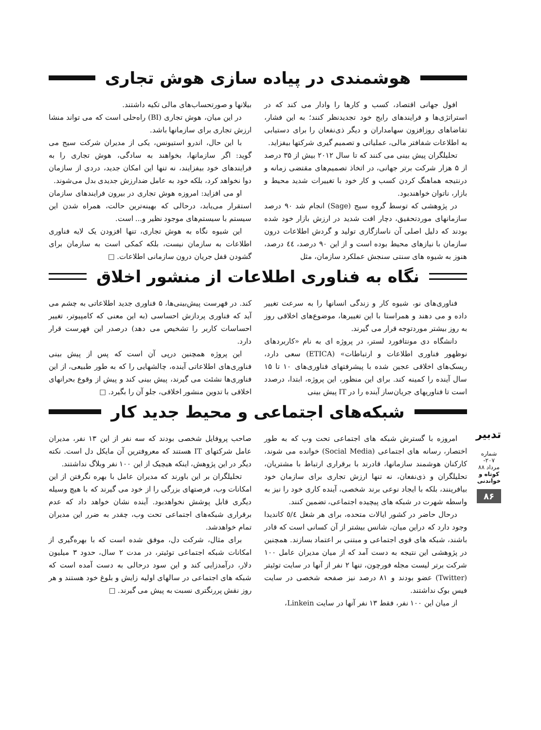هوشمندی در پیاده سازی هوش تجاری
افول جهانی اقتصاد، کسب و کارها را وادار می کند که در استراتژی‌ها و فرایندهای رایج خود تجدیدنظر کنند؛ به این فشار، تقاضاهای روزافزون سهامداران و دیگر ذی‌نفعان را برای دستیابی به اطلاعات شفافتر مالی، عملیاتی و تصمیم گیری شرکتها بیفزاید.
تحلیلگران پیش بینی می کنند که تا سال ۲۰۱۲ بیش از ۳۵ درصد از ۵ هزار شرکت برتر جهانی، در اتخاذ تصمیم‌های مقتضی زمانه و درنتیجه هماهنگ کردن کسب و کار خود با تغییرات شدید محیط و بازار، ناتوان خواهندبود.
در پژوهشی که توسط گروه سیج (Sage) انجام شد ۹۰ درصد سازمانهای موردتحقیق، دچار افت شدید در ارزش بازار خود شده بودند که دلیل اصلی آن ناسازگاری تولید و گردش اطلاعات درون سازمان با نیازهای محیط بوده است و از این ۹۰ درصد، ٤٤ درصد، هنوز به شیوه های سنتی سنجش عملکرد سازمان، مثل
بیلانها و صورتحساب‌های مالی تکیه داشتند.
در این میان، هوش تجاری (BI) راه‌حلی است که می تواند منشا ارزش تجاری برای سازمانها باشد.
با این حال، اندرو استیونس، یکی از مدیران شرکت سیج می گوید: اگر سازمانها، بخواهند به سادگی، هوش تجاری را به فرایندهای خود بیفزایند، نه تنها این امکان جدید، دردی از سازمان دوا نخواهد کرد، بلکه خود به عامل ضدارزش جدیدی بدل می‌شوند.
او می افزاید: امروزه هوش تجاری در بیرون فرایندهای سازمان استقرار می‌یابد، درحالی که بهینه‌ترین حالت، همراه شدن این سیستم با سیستم‌های موجود نظیر و... است.
این شیوه نگاه به هوش تجاری، تنها افزودن یک لایه فناوری اطلاعات به سازمان نیست، بلکه کمکی است به سازمان برای گشودن قفل جریان درون سازمانی اطلاعات. □
نگاه به فناوری اطلاعات از منشور اخلاق
فناوری‌های نو، شیوه کار و زندگی انسانها را به سرعت تغییر داده و می دهند و همراستا با این تغییرها، موضوع‌های اخلاقی روز به روز بیشتر موردتوجه قرار می گیرند.
دانشگاه دی مونتافورد لستر، در پروژه ای به نام «کاربردهای نوظهور فناوری اطلاعات و ارتباطات» (ETICA) سعی دارد، ریسک‌های اخلاقی عجین شده با پیشرفتهای فناوری‌های ۱۰ تا ۱۵ سال آینده را کمینه کند. برای این منظور، این پروژه، ابتدا، درصدد است تا فناوریهای جریان‌ساز آینده را در IT پیش بینی
کند. در فهرست پیش‌بینی‌ها، ۵ فناوری جدید اطلاعاتی به چشم می آید که فناوری پردازش احساسی (به این معنی که کامپیوتر، تغییر احساسات کاربر را تشخیص می دهد) درصدر این فهرست قرار دارد.
این پروژه همچنین درپی آن است که پس از پیش بینی فناوری‌های اطلاعاتی آینده، چالشهایی را که به طور طبیعی، از این فناوری‌ها نشئت می گیرند، پیش بینی کند و پیش از وقوع بحرانهای اخلاقی با تدوین منشور اخلاقی، جلو آن را بگیرد. □
شبکه‌های اجتماعی و محیط جدید کار
امروزه با گسترش شبکه های اجتماعی تحت وب که به طور اختصار، رسانه های اجتماعی (Social Media) خوانده می شوند، کارکنان هوشمند سازمانها، قادرند با برقراری ارتباط با مشتریان، تحلیلگران و ذی‌نفعان، نه تنها ارزش تجاری برای سازمان خود بیافرینند، بلکه با ایجاد نوعی برند شخصی، آینده کاری خود را نیز به واسطه شهرت در شبکه های پیچیده اجتماعی، تضمین کنند.
درحال حاضر در کشور ایالات متحده، برای هر شغل ٥/٤ کاندیدا وجود دارد که دراین میان، شانس بیشتر از آن کسانی است که قادر باشند، شبکه های قوی اجتماعی و مبتنی بر اعتماد بسازند. همچنین در پژوهشی این نتیجه به دست آمد که از میان مدیران عامل ۱۰۰ شرکت برتر لیست مجله فورچون، تنها ۲ نفر از آنها در سایت توئیتر (Twitter) عضو بودند و ۸۱ درصد نیز صفحه شخصی در سایت فیس بوک نداشتند.
از میان این ۱۰۰ نفر، فقط ۱۳ نفر آنها در سایت Linkein،
صاحب پروفایل شخصی بودند که سه نفر از این ۱۳ نفر، مدیران عامل شرکتهای IT هستند که معروفترین آن مایکل دل است. نکته دیگر در این پژوهش، اینکه هیچیک از این ۱۰۰ نفر وبلاگ نداشتند.
تحلیلگران بر این باورند که مدیران عامل با بهره نگرفتن از این امکانات وب، فرصتهای بزرگی را از خود می گیرند که با هیچ وسیله دیگری قابل پوشش نخواهدبود. آینده نشان خواهد داد که عدم برقراری شبکه‌های اجتماعی تحت وب، چقدر به ضرر این مدیران تمام خواهدشد.
برای مثال، شرکت دل، موفق شده است که با بهره‌گیری از امکانات شبکه اجتماعی توئیتر، در مدت ۲ سال، حدود ۳ میلیون دلار، درآمدزایی کند و این سود درحالی به دست آمده است که شبکه های اجتماعی در سالهای اولیه زایش و بلوغ خود هستند و هر روز نقش پررنگتری نسبت به پیش می گیرند. □
تدبیر
شماره ۲۰۷- مرداد ۸۸
کوتاه و خواندنی
۸۶